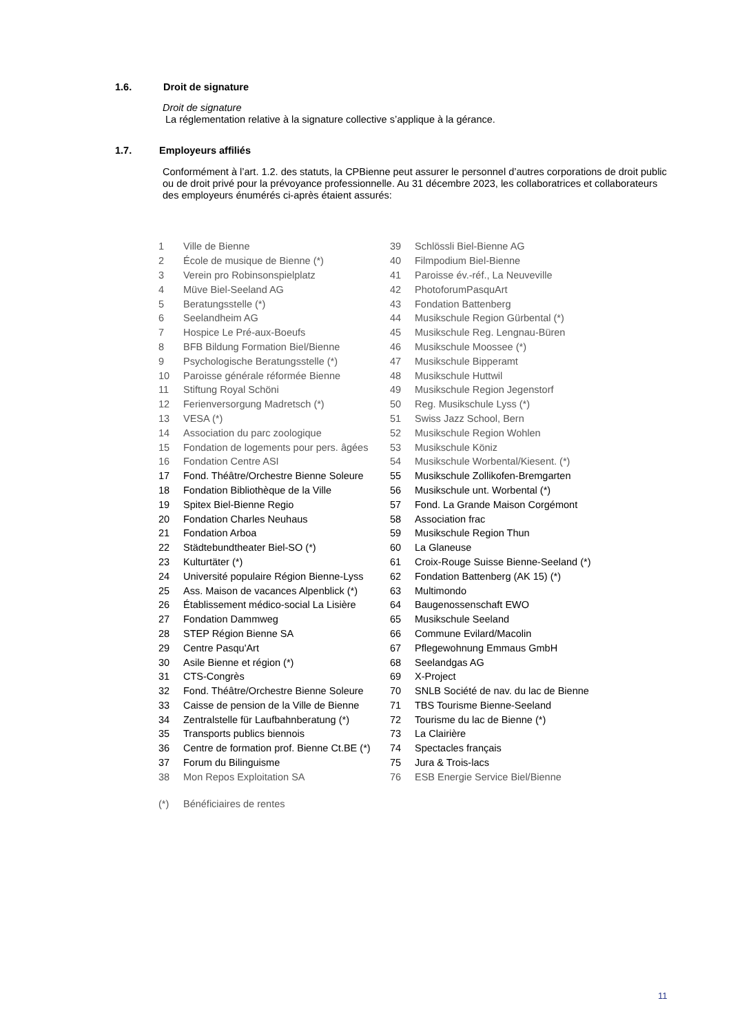1.6. Droit de signature
Droit de signature
La réglementation relative à la signature collective s’applique à la gérance.
1.7. Employeurs affiliés
Conformément à l’art. 1.2. des statuts, la CPBienne peut assurer le personnel d’autres corporations de droit public ou de droit privé pour la prévoyance professionnelle. Au 31 décembre 2023, les collaboratrices et collaborateurs des employeurs énumérés ci-après étaient assurés:
| 1 | Ville de Bienne | 39 | Schlössli Biel-Bienne AG |
| 2 | École de musique de Bienne (*) | 40 | Filmpodium Biel-Bienne |
| 3 | Verein pro Robinsonspielplatz | 41 | Paroisse év.-réf., La Neuveville |
| 4 | Müve Biel-Seeland AG | 42 | PhotoforumPasquArt |
| 5 | Beratungsstelle (*) | 43 | Fondation Battenberg |
| 6 | Seelandheim AG | 44 | Musikschule Region Gürbental (*) |
| 7 | Hospice Le Pré-aux-Boeufs | 45 | Musikschule Reg. Lengnau-Büren |
| 8 | BFB Bildung Formation Biel/Bienne | 46 | Musikschule Moossee (*) |
| 9 | Psychologische Beratungsstelle (*) | 47 | Musikschule Bipperamt |
| 10 | Paroisse générale réformée Bienne | 48 | Musikschule Huttwil |
| 11 | Stiftung Royal Schöni | 49 | Musikschule Region Jegenstorf |
| 12 | Ferienversorgung Madretsch (*) | 50 | Reg. Musikschule Lyss (*) |
| 13 | VESA (*) | 51 | Swiss Jazz School, Bern |
| 14 | Association du parc zoologique | 52 | Musikschule Region Wohlen |
| 15 | Fondation de logements pour pers. âgées | 53 | Musikschule Köniz |
| 16 | Fondation Centre ASI | 54 | Musikschule Worbental/Kiesent. (*) |
| 17 | Fond. Théâtre/Orchestre Bienne Soleure | 55 | Musikschule Zollikofen-Bremgarten |
| 18 | Fondation Bibliothèque de la Ville | 56 | Musikschule unt. Worbental (*) |
| 19 | Spitex Biel-Bienne Regio | 57 | Fond. La Grande Maison Corgémont |
| 20 | Fondation Charles Neuhaus | 58 | Association frac |
| 21 | Fondation Arboa | 59 | Musikschule Region Thun |
| 22 | Städtebundtheater Biel-SO (*) | 60 | La Glaneuse |
| 23 | Kulturtäter (*) | 61 | Croix-Rouge Suisse Bienne-Seeland (*) |
| 24 | Université populaire Région Bienne-Lyss | 62 | Fondation Battenberg (AK 15) (*) |
| 25 | Ass. Maison de vacances Alpenblick (*) | 63 | Multimondo |
| 26 | Établissement médico-social La Lisière | 64 | Baugenossenschaft EWO |
| 27 | Fondation Dammweg | 65 | Musikschule Seeland |
| 28 | STEP Région Bienne SA | 66 | Commune Evilard/Macolin |
| 29 | Centre Pasqu'Art | 67 | Pflegewohnung Emmaus GmbH |
| 30 | Asile Bienne et région (*) | 68 | Seelandgas AG |
| 31 | CTS-Congrès | 69 | X-Project |
| 32 | Fond. Théâtre/Orchestre Bienne Soleure | 70 | SNLB Société de nav. du lac de Bienne |
| 33 | Caisse de pension de la Ville de Bienne | 71 | TBS Tourisme Bienne-Seeland |
| 34 | Zentralstelle für Laufbahnberatung (*) | 72 | Tourisme du lac de Bienne (*) |
| 35 | Transports publics biennois | 73 | La Clairière |
| 36 | Centre de formation prof. Bienne Ct.BE (*) | 74 | Spectacles français |
| 37 | Forum du Bilinguisme | 75 | Jura & Trois-lacs |
| 38 | Mon Repos Exploitation SA | 76 | ESB Energie Service Biel/Bienne |
| (*) | Bénéficiaires de rentes | | |
11